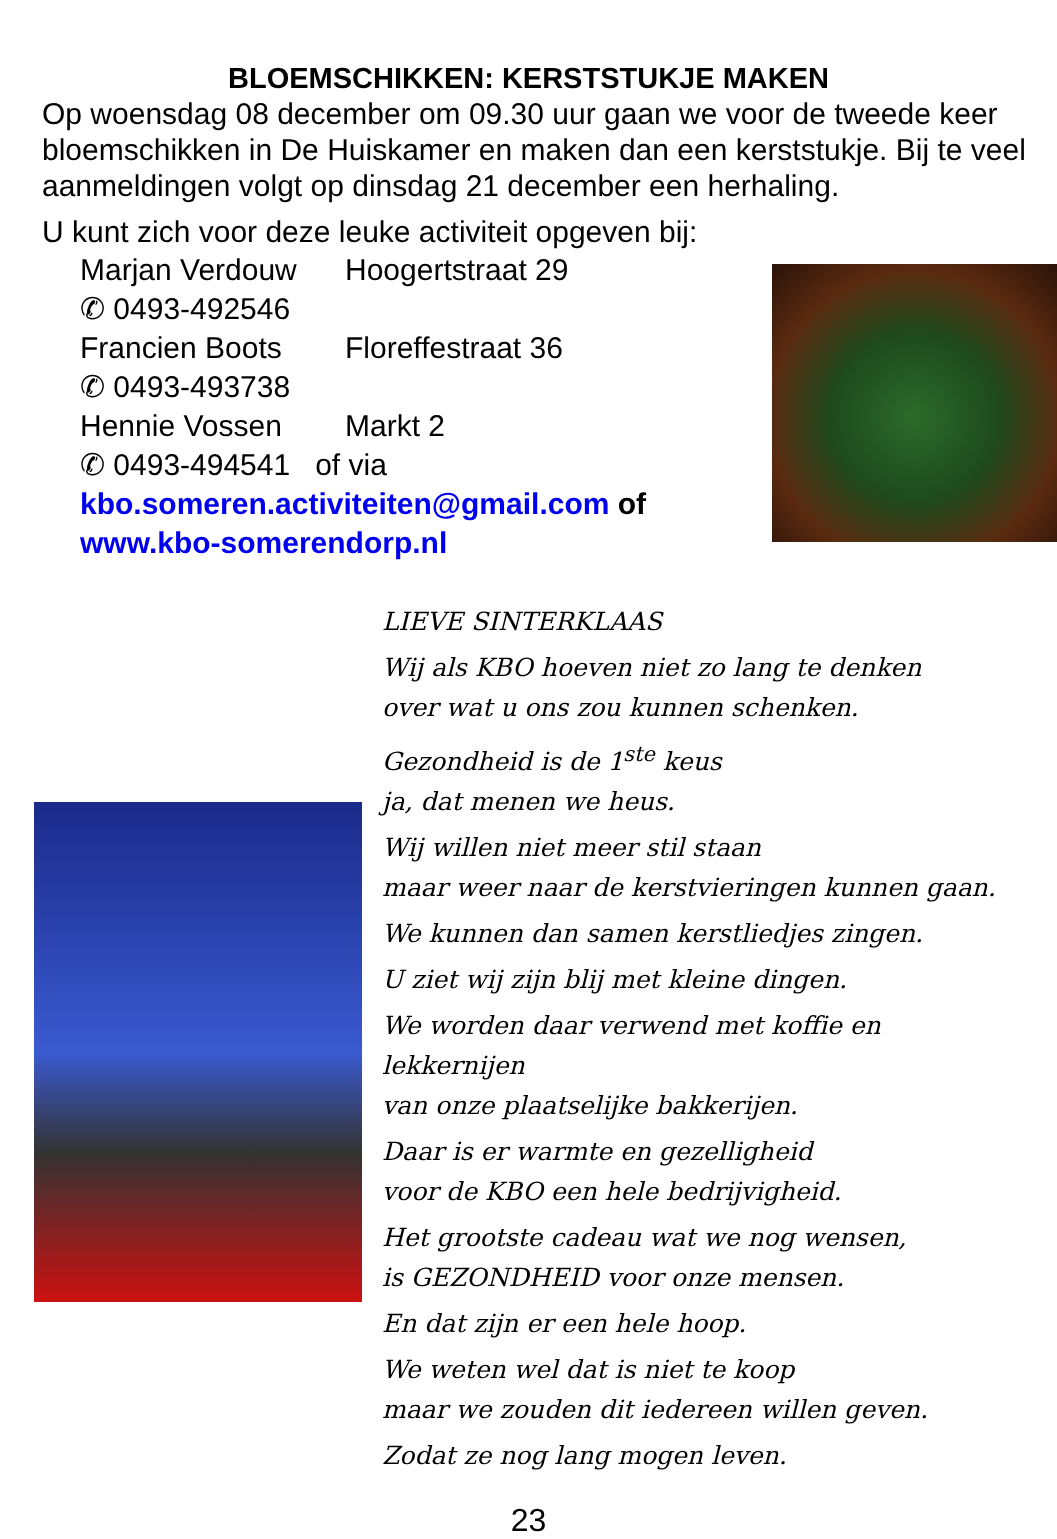BLOEMSCHIKKEN: KERSTSTUKJE MAKEN
Op woensdag 08 december om 09.30 uur gaan we voor de tweede keer bloemschikken in De Huiskamer en maken dan een kerststukje. Bij te veel aanmeldingen volgt op dinsdag 21 december een herhaling.
U kunt zich voor deze leuke activiteit opgeven bij:
Marjan Verdouw Hoogertstraat 29
✆ 0493-492546
Francien Boots Floreffestraat 36
✆ 0493-493738
Hennie Vossen Markt 2
✆ 0493-494541 of via
kbo.someren.activiteiten@gmail.com of
www.kbo-somerendorp.nl
LIEVE SINTERKLAAS
Wij als KBO hoeven niet zo lang te denken
over wat u ons zou kunnen schenken.
Gezondheid is de 1<sup>ste</sup> keus
ja, dat menen we heus.
Wij willen niet meer stil staan
maar weer naar de kerstvieringen kunnen gaan.
We kunnen dan samen kerstliedjes zingen.
U ziet wij zijn blij met kleine dingen.
We worden daar verwend met koffie en
lekkernijen
van onze plaatselijke bakkerijen.
Daar is er warmte en gezelligheid
voor de KBO een hele bedrijvigheid.
Het grootste cadeau wat we nog wensen,
is GEZONDHEID voor onze mensen.
En dat zijn er een hele hoop.
We weten wel dat is niet te koop
maar we zouden dit iedereen willen geven.
Zodat ze nog lang mogen leven.
23